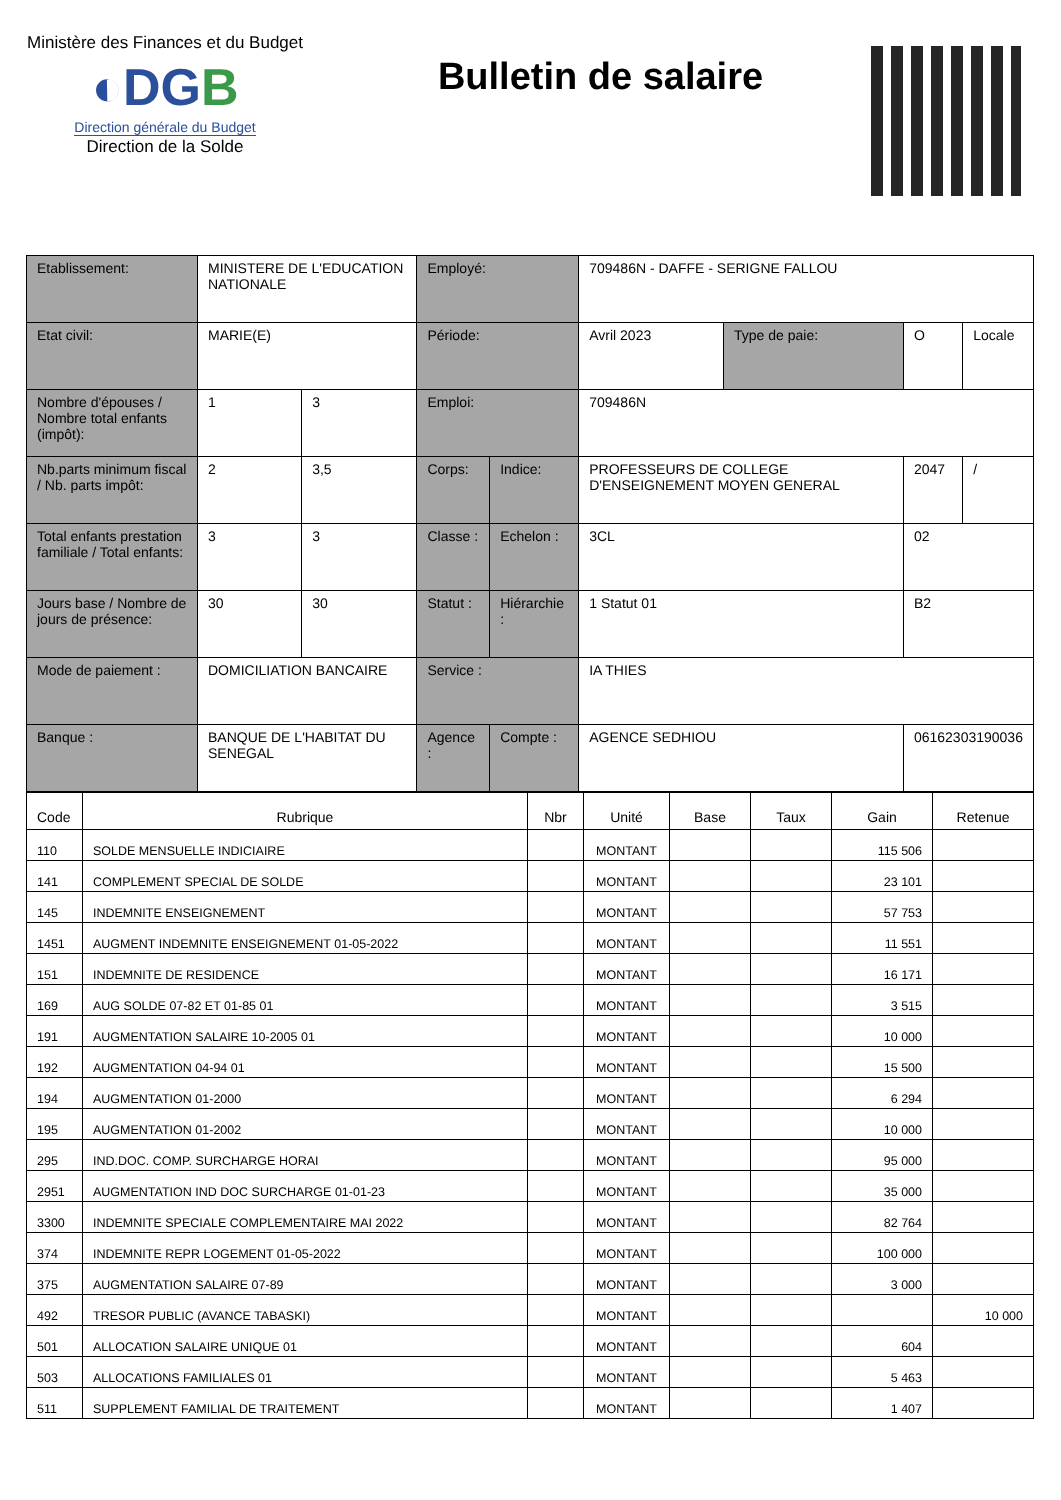Ministère des Finances et du Budget
◐DGB
Direction générale du Budget
Direction de la Solde
Bulletin de salaire
| Etablissement: | MINISTERE DE L'EDUCATION NATIONALE | | Employé: | | 709486N - DAFFE - SERIGNE FALLOU | | | |
| Etat civil: | MARIE(E) | | Période: | | Avril 2023 | Type de paie: | O | Locale |
| Nombre d'épouses / Nombre total enfants (impôt): | 1 | 3 | Emploi: | | 709486N | | | |
| Nb.parts minimum fiscal / Nb. parts impôt: | 2 | 3,5 | Corps: | Indice: | PROFESSEURS DE COLLEGE D'ENSEIGNEMENT MOYEN GENERAL | | 2047 | / |
| Total enfants prestation familiale / Total enfants: | 3 | 3 | Classe : | Echelon : | 3CL | | 02 | |
| Jours base / Nombre de jours de présence: | 30 | 30 | Statut : | Hiérarchie : | 1 Statut 01 | | B2 | |
| Mode de paiement : | DOMICILIATION BANCAIRE | | Service : | | IA THIES | | | |
| Banque : | BANQUE DE L'HABITAT DU SENEGAL | | Agence : | Compte : | AGENCE SEDHIOU | | 06162303190036 | |
| Code | Rubrique | Nbr | Unité | Base | Taux | Gain | Retenue |
| --- | --- | --- | --- | --- | --- | --- | --- |
| 110 | SOLDE MENSUELLE INDICIAIRE | | MONTANT | | | 115 506 | |
| 141 | COMPLEMENT SPECIAL DE SOLDE | | MONTANT | | | 23 101 | |
| 145 | INDEMNITE ENSEIGNEMENT | | MONTANT | | | 57 753 | |
| 1451 | AUGMENT INDEMNITE ENSEIGNEMENT 01-05-2022 | | MONTANT | | | 11 551 | |
| 151 | INDEMNITE DE RESIDENCE | | MONTANT | | | 16 171 | |
| 169 | AUG SOLDE 07-82 ET 01-85 01 | | MONTANT | | | 3 515 | |
| 191 | AUGMENTATION SALAIRE 10-2005 01 | | MONTANT | | | 10 000 | |
| 192 | AUGMENTATION 04-94 01 | | MONTANT | | | 15 500 | |
| 194 | AUGMENTATION 01-2000 | | MONTANT | | | 6 294 | |
| 195 | AUGMENTATION 01-2002 | | MONTANT | | | 10 000 | |
| 295 | IND.DOC. COMP. SURCHARGE HORAI | | MONTANT | | | 95 000 | |
| 2951 | AUGMENTATION IND DOC SURCHARGE 01-01-23 | | MONTANT | | | 35 000 | |
| 3300 | INDEMNITE SPECIALE COMPLEMENTAIRE MAI 2022 | | MONTANT | | | 82 764 | |
| 374 | INDEMNITE REPR LOGEMENT 01-05-2022 | | MONTANT | | | 100 000 | |
| 375 | AUGMENTATION SALAIRE 07-89 | | MONTANT | | | 3 000 | |
| 492 | TRESOR PUBLIC (AVANCE TABASKI) | | MONTANT | | | | 10 000 |
| 501 | ALLOCATION SALAIRE UNIQUE 01 | | MONTANT | | | 604 | |
| 503 | ALLOCATIONS FAMILIALES 01 | | MONTANT | | | 5 463 | |
| 511 | SUPPLEMENT FAMILIAL DE TRAITEMENT | | MONTANT | | | 1 407 | |